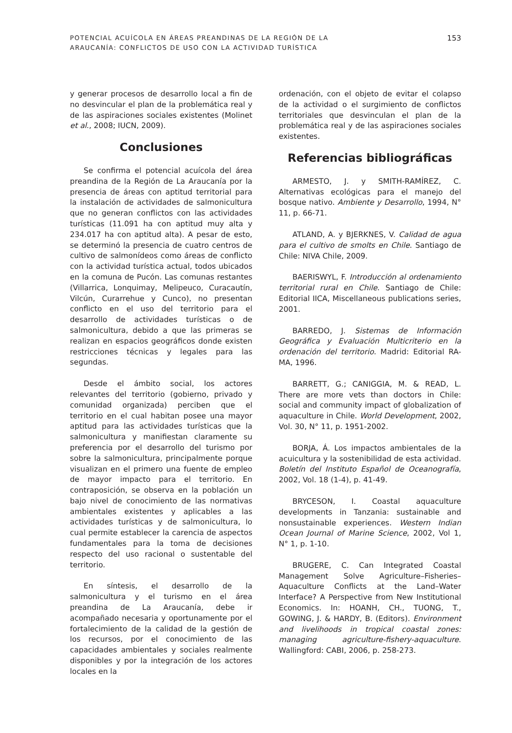POTENCIAL ACUÍCOLA EN ÁREAS PREANDINAS DE LA REGIÓN DE LA
ARAUCANÍA: CONFLICTOS DE USO CON LA ACTIVIDAD TURÍSTICA
153
y generar procesos de desarrollo local a fin de no desvincular el plan de la problemática real y de las aspiraciones sociales existentes (Molinet et al., 2008; IUCN, 2009).
Conclusiones
Se confirma el potencial acuícola del área preandina de la Región de La Araucanía por la presencia de áreas con aptitud territorial para la instalación de actividades de salmonicultura que no generan conflictos con las actividades turísticas (11.091 ha con aptitud muy alta y 234.017 ha con aptitud alta). A pesar de esto, se determinó la presencia de cuatro centros de cultivo de salmonídeos como áreas de conflicto con la actividad turística actual, todos ubicados en la comuna de Pucón. Las comunas restantes (Villarrica, Lonquimay, Melipeuco, Curacautín, Vilcún, Curarrehue y Cunco), no presentan conflicto en el uso del territorio para el desarrollo de actividades turísticas o de salmonicultura, debido a que las primeras se realizan en espacios geográficos donde existen restricciones técnicas y legales para las segundas.
Desde el ámbito social, los actores relevantes del territorio (gobierno, privado y comunidad organizada) perciben que el territorio en el cual habitan posee una mayor aptitud para las actividades turísticas que la salmonicultura y manifiestan claramente su preferencia por el desarrollo del turismo por sobre la salmonicultura, principalmente porque visualizan en el primero una fuente de empleo de mayor impacto para el territorio. En contraposición, se observa en la población un bajo nivel de conocimiento de las normativas ambientales existentes y aplicables a las actividades turísticas y de salmonicultura, lo cual permite establecer la carencia de aspectos fundamentales para la toma de decisiones respecto del uso racional o sustentable del territorio.
En síntesis, el desarrollo de la salmonicultura y el turismo en el área preandina de La Araucanía, debe ir acompañado necesaria y oportunamente por el fortalecimiento de la calidad de la gestión de los recursos, por el conocimiento de las capacidades ambientales y sociales realmente disponibles y por la integración de los actores locales en la
ordenación, con el objeto de evitar el colapso de la actividad o el surgimiento de conflictos territoriales que desvinculan el plan de la problemática real y de las aspiraciones sociales existentes.
Referencias bibliográficas
ARMESTO, J. y SMITH-RAMÍREZ, C. Alternativas ecológicas para el manejo del bosque nativo. Ambiente y Desarrollo, 1994, N° 11, p. 66-71.
ATLAND, A. y BJERKNES, V. Calidad de agua para el cultivo de smolts en Chile. Santiago de Chile: NIVA Chile, 2009.
BAERISWYL, F. Introducción al ordenamiento territorial rural en Chile. Santiago de Chile: Editorial IICA, Miscellaneous publications series, 2001.
BARREDO, J. Sistemas de Información Geográfica y Evaluación Multicriterio en la ordenación del territorio. Madrid: Editorial RA-MA, 1996.
BARRETT, G.; CANIGGIA, M. & READ, L. There are more vets than doctors in Chile: social and community impact of globalization of aquaculture in Chile. World Development, 2002, Vol. 30, N° 11, p. 1951-2002.
BORJA, Á. Los impactos ambientales de la acuicultura y la sostenibilidad de esta actividad. Boletín del Instituto Español de Oceanografía, 2002, Vol. 18 (1-4), p. 41-49.
BRYCESON, I. Coastal aquaculture developments in Tanzania: sustainable and nonsustainable experiences. Western Indian Ocean Journal of Marine Science, 2002, Vol 1, N° 1, p. 1-10.
BRUGERE, C. Can Integrated Coastal Management Solve Agriculture–Fisheries–Aquaculture Conflicts at the Land–Water Interface? A Perspective from New Institutional Economics. In: HOANH, CH., TUONG, T., GOWING, J. & HARDY, B. (Editors). Environment and livelihoods in tropical coastal zones: managing agriculture-fishery-aquaculture. Wallingford: CABI, 2006, p. 258-273.